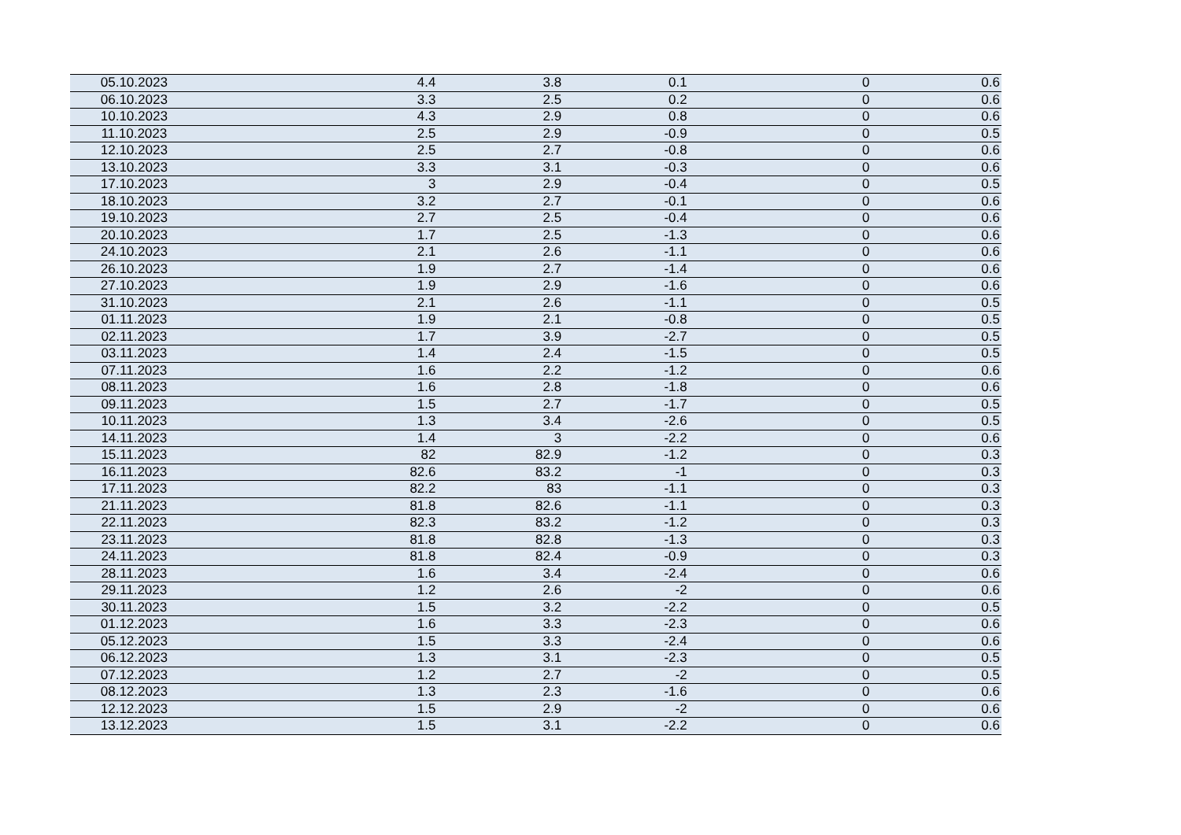| 05.10.2023 | 4.4 | 3.8 | 0.1 | 0 | 0.6 |
| 06.10.2023 | 3.3 | 2.5 | 0.2 | 0 | 0.6 |
| 10.10.2023 | 4.3 | 2.9 | 0.8 | 0 | 0.6 |
| 11.10.2023 | 2.5 | 2.9 | -0.9 | 0 | 0.5 |
| 12.10.2023 | 2.5 | 2.7 | -0.8 | 0 | 0.6 |
| 13.10.2023 | 3.3 | 3.1 | -0.3 | 0 | 0.6 |
| 17.10.2023 | 3 | 2.9 | -0.4 | 0 | 0.5 |
| 18.10.2023 | 3.2 | 2.7 | -0.1 | 0 | 0.6 |
| 19.10.2023 | 2.7 | 2.5 | -0.4 | 0 | 0.6 |
| 20.10.2023 | 1.7 | 2.5 | -1.3 | 0 | 0.6 |
| 24.10.2023 | 2.1 | 2.6 | -1.1 | 0 | 0.6 |
| 26.10.2023 | 1.9 | 2.7 | -1.4 | 0 | 0.6 |
| 27.10.2023 | 1.9 | 2.9 | -1.6 | 0 | 0.6 |
| 31.10.2023 | 2.1 | 2.6 | -1.1 | 0 | 0.5 |
| 01.11.2023 | 1.9 | 2.1 | -0.8 | 0 | 0.5 |
| 02.11.2023 | 1.7 | 3.9 | -2.7 | 0 | 0.5 |
| 03.11.2023 | 1.4 | 2.4 | -1.5 | 0 | 0.5 |
| 07.11.2023 | 1.6 | 2.2 | -1.2 | 0 | 0.6 |
| 08.11.2023 | 1.6 | 2.8 | -1.8 | 0 | 0.6 |
| 09.11.2023 | 1.5 | 2.7 | -1.7 | 0 | 0.5 |
| 10.11.2023 | 1.3 | 3.4 | -2.6 | 0 | 0.5 |
| 14.11.2023 | 1.4 | 3 | -2.2 | 0 | 0.6 |
| 15.11.2023 | 82 | 82.9 | -1.2 | 0 | 0.3 |
| 16.11.2023 | 82.6 | 83.2 | -1 | 0 | 0.3 |
| 17.11.2023 | 82.2 | 83 | -1.1 | 0 | 0.3 |
| 21.11.2023 | 81.8 | 82.6 | -1.1 | 0 | 0.3 |
| 22.11.2023 | 82.3 | 83.2 | -1.2 | 0 | 0.3 |
| 23.11.2023 | 81.8 | 82.8 | -1.3 | 0 | 0.3 |
| 24.11.2023 | 81.8 | 82.4 | -0.9 | 0 | 0.3 |
| 28.11.2023 | 1.6 | 3.4 | -2.4 | 0 | 0.6 |
| 29.11.2023 | 1.2 | 2.6 | -2 | 0 | 0.6 |
| 30.11.2023 | 1.5 | 3.2 | -2.2 | 0 | 0.5 |
| 01.12.2023 | 1.6 | 3.3 | -2.3 | 0 | 0.6 |
| 05.12.2023 | 1.5 | 3.3 | -2.4 | 0 | 0.6 |
| 06.12.2023 | 1.3 | 3.1 | -2.3 | 0 | 0.5 |
| 07.12.2023 | 1.2 | 2.7 | -2 | 0 | 0.5 |
| 08.12.2023 | 1.3 | 2.3 | -1.6 | 0 | 0.6 |
| 12.12.2023 | 1.5 | 2.9 | -2 | 0 | 0.6 |
| 13.12.2023 | 1.5 | 3.1 | -2.2 | 0 | 0.6 |